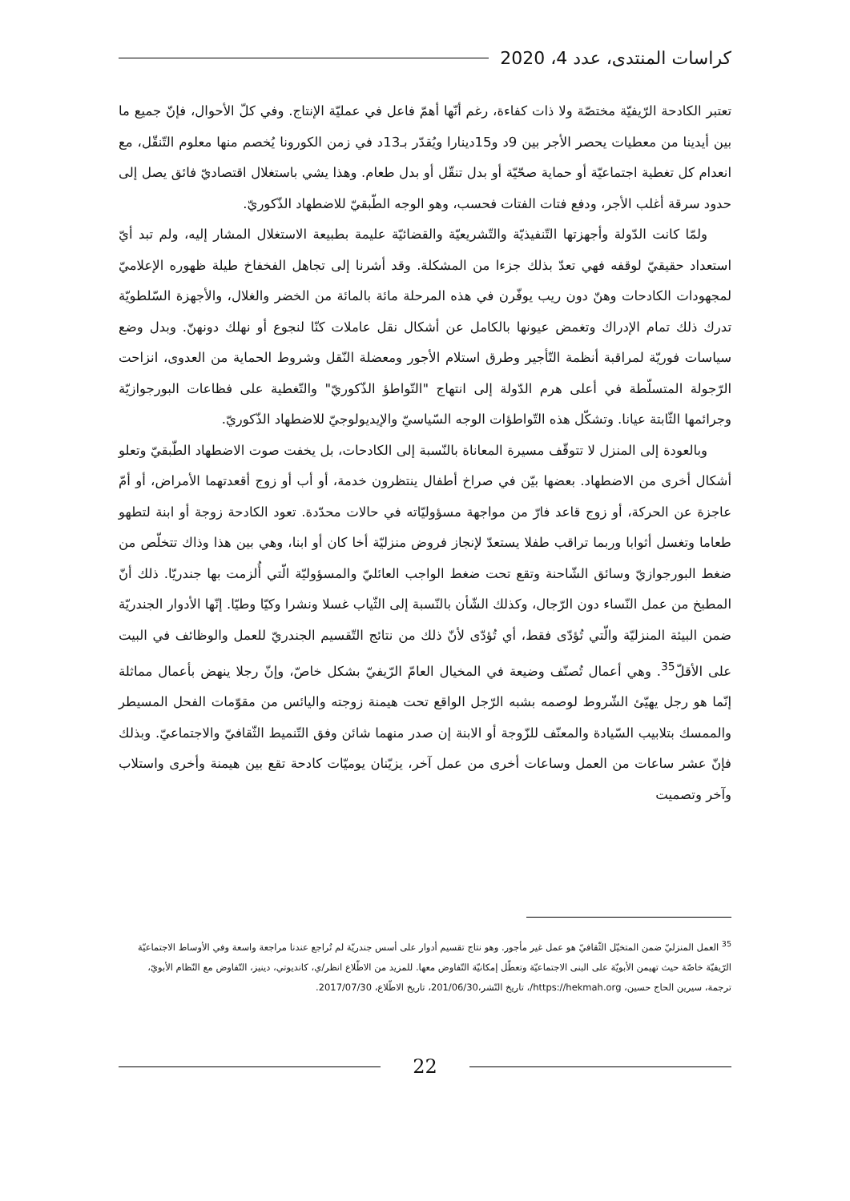كراسات المنتدى، عدد 4، 2020
تعتبر الكادحة الرّيفيّة مختصّة ولا ذات كفاءة، رغم أنّها أهمّ فاعل في عمليّة الإنتاج. وفي كلّ الأحوال، فإنّ جميع ما بين أيدينا من معطيات يحصر الأجر بين 9د و15دينارا ويُقدّر بـ13د في زمن الكورونا يُخصم منها معلوم التّنقّل، مع انعدام كل تغطية اجتماعيّة أو حماية صحّيّة أو بدل تنقّل أو بدل طعام. وهذا يشي باستغلال اقتصاديّ فائق يصل إلى حدود سرقة أغلب الأجر، ودفع فتات الفتات فحسب، وهو الوجه الطّبقيّ للاضطهاد الذّكوريّ.
ولمّا كانت الدّولة وأجهزتها التّنفيذيّة والتّشريعيّة والقضائيّة عليمة بطبيعة الاستغلال المشار إليه، ولم تبد أيّ استعداد حقيقيّ لوقفه فهي تعدّ بذلك جزءا من المشكلة. وقد أشرنا إلى تجاهل الفخفاخ طيلة ظهوره الإعلاميّ لمجهودات الكادحات وهنّ دون ريب يوفّرن في هذه المرحلة مائة بالمائة من الخضر والغلال، والأجهزة السّلطويّة تدرك ذلك تمام الإدراك وتغمض عيونها بالكامل عن أشكال نقل عاملات كنّا لنجوع أو نهلك دونهنّ. وبدل وضع سياسات فوريّة لمراقبة أنظمة التّأجير وطرق استلام الأجور ومعضلة النّقل وشروط الحماية من العدوى، انزاحت الرّجولة المتسلّطة في أعلى هرم الدّولة إلى انتهاج "التّواطؤ الذّكوريّ" والتّغطية على فظاعات البورجوازيّة وجرائمها الثّابتة عيانا. وتشكّل هذه التّواطؤات الوجه السّياسيّ والإيديولوجيّ للاضطهاد الذّكوريّ.
وبالعودة إلى المنزل لا تتوقّف مسيرة المعاناة بالنّسبة إلى الكادحات، بل يخفت صوت الاضطهاد الطّبقيّ وتعلو أشكال أخرى من الاضطهاد. بعضها بيّن في صراخ أطفال ينتظرون خدمة، أو أب أو زوج أقعدتهما الأمراض، أو أمّ عاجزة عن الحركة، أو زوج قاعد فارّ من مواجهة مسؤوليّاته في حالات محدّدة. تعود الكادحة زوجة أو ابنة لتطهو طعاما وتغسل أثوابا وربما تراقب طفلا يستعدّ لإنجاز فروض منزليّة أخا كان أو ابنا، وهي بين هذا وذاك تتخلّص من ضغط البورجوازيّ وسائق الشّاحنة وتقع تحت ضغط الواجب العائليّ والمسؤوليّة الّتي أُلزمت بها جندريّا. ذلك أنّ المطبخ من عمل النّساء دون الرّجال، وكذلك الشّأن بالنّسبة إلى الثّياب غسلا ونشرا وكيّا وطيّا. إنّها الأدوار الجندريّة ضمن البيئة المنزليّة والّتي تُؤدّى فقط، أي تُؤدّى لأنّ ذلك من نتائج التّقسيم الجندريّ للعمل والوظائف في البيت على الأقلّ<sup>35</sup>. وهي أعمال تُصنّف وضيعة في المخيال العامّ الرّيفيّ بشكل خاصّ، وإنّ رجلا ينهض بأعمال مماثلة إنّما هو رجل يهيّئ الشّروط لوصمه بشبه الرّجل الواقع تحت هيمنة زوجته واليائس من مقوّمات الفحل المسيطر والممسك بتلابيب السّيادة والمعنّف للزّوجة أو الابنة إن صدر منهما شائن وفق التّنميط الثّقافيّ والاجتماعيّ. وبذلك فإنّ عشر ساعات من العمل وساعات أخرى من عمل آخر، يزيّنان يوميّات كادحة تقع بين هيمنة وأخرى واستلاب وآخر وتصميت
<sup>35</sup> العمل المنزليّ ضمن المتخيّل الثّقافيّ هو عمل غير مأجور. وهو نتاج تقسيم أدوار على أسس جندريّة لم تُراجع عندنا مراجعة واسعة وفي الأوساط الاجتماعيّة الرّيفيّة خاصّة حيث تهيمن الأبويّة على البنى الاجتماعيّة وتعطّل إمكانيّة التّفاوض معها. للمزيد من الاطّلاع انظر/ي، كانديوتي، دينيز، التّفاوض مع النّظام الأبويّ، ترجمة، سيرين الحاج حسين، https://hekmah.org/، تاريخ النّشر،201/06/30، تاريخ الاطّلاع، 2017/07/30.
22